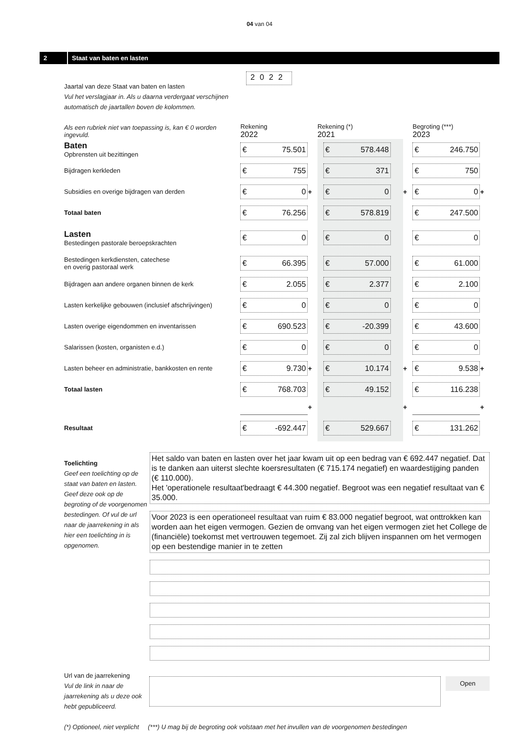04 van 04
2
Staat van baten en lasten
Jaartal van deze Staat van baten en lasten
Vul het verslagjaar in. Als u daarna verdergaat verschijnen automatisch de jaartallen boven de kolommen.
2022
| Als een rubriek niet van toepassing is, kan € 0 worden ingevuld. | Rekening 2022 | | Rekening (*) 2021 | | Begroting (***) 2023 | |
| Baten Opbrensten uit bezittingen | € 75.501 | | € 578.448 | | € 246.750 | |
| Bijdragen kerkleden | € 755 | | € 371 | | € 750 | |
| Subsidies en overige bijdragen van derden | € 0 | + | € 0 | + | € 0 | + |
| Totaal baten | € 76.256 | | € 578.819 | | € 247.500 | |
| Lasten Bestedingen pastorale beroepskrachten | € 0 | | € 0 | | € 0 | |
| Bestedingen kerkdiensten, catechese en overig pastoraal werk | € 66.395 | | € 57.000 | | € 61.000 | |
| Bijdragen aan andere organen binnen de kerk | € 2.055 | | € 2.377 | | € 2.100 | |
| Lasten kerkelijke gebouwen (inclusief afschrijvingen) | € 0 | | € 0 | | € 0 | |
| Lasten overige eigendommen en inventarissen | € 690.523 | | € -20.399 | | € 43.600 | |
| Salarissen (kosten, organisten e.d.) | € 0 | | € 0 | | € 0 | |
| Lasten beheer en administratie, bankkosten en rente | € 9.730 | + | € 10.174 | + | € 9.538 | + |
| Totaal lasten | € 768.703 | | € 49.152 | | € 116.238 | |
| | | + | | + | | + |
| Resultaat | € -692.447 | | € 529.667 | | € 131.262 | |
Toelichting
Geef een toelichting op de staat van baten en lasten. Geef deze ook op de begroting of de voorgenomen bestedingen. Of vul de url naar de jaarrekening in als hier een toelichting in is opgenomen.
Het saldo van baten en lasten over het jaar kwam uit op een bedrag van € 692.447 negatief. Dat is te danken aan uiterst slechte koersresultaten (€ 715.174 negatief) en waardestijging panden (€ 110.000).
Het 'operationele resultaat'bedraagt € 44.300 negatief. Begroot was een negatief resultaat van € 35.000.
Voor 2023 is een operationeel resultaat van ruim € 83.000 negatief begroot, wat onttrokken kan worden aan het eigen vermogen. Gezien de omvang van het eigen vermogen ziet het College de (financiële) toekomst met vertrouwen tegemoet. Zij zal zich blijven inspannen om het vermogen op een bestendige manier in te zetten
Url van de jaarrekening
Vul de link in naar de jaarrekening als u deze ook hebt gepubliceerd.
Open
(*) Optioneel, niet verplicht (***) U mag bij de begroting ook volstaan met het invullen van de voorgenomen bestedingen